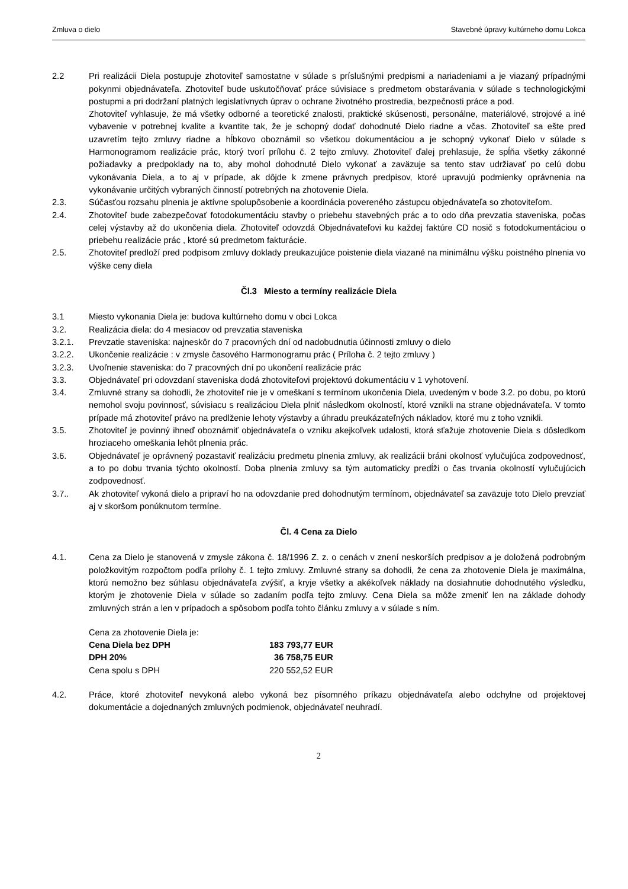Zmluva o dielo Stavebné úpravy kultúrneho domu Lokca
2.2 Pri realizácii Diela postupuje zhotoviteľ samostatne v súlade s príslušnými predpismi a nariadeniami a je viazaný prípadnými pokynmi objednávateľa. Zhotoviteľ bude uskutočňovať práce súvisiace s predmetom obstarávania v súlade s technologickými postupmi a pri dodržaní platných legislatívnych úprav o ochrane životného prostredia, bezpečnosti práce a pod.
Zhotoviteľ vyhlasuje, že má všetky odborné a teoretické znalosti, praktické skúsenosti, personálne, materiálové, strojové a iné vybavenie v potrebnej kvalite a kvantite tak, že je schopný dodať dohodnuté Dielo riadne a včas. Zhotoviteľ sa ešte pred uzavretím tejto zmluvy riadne a hĺbkovo oboznámil so všetkou dokumentáciou a je schopný vykonať Dielo v súlade s Harmonogramom realizácie prác, ktorý tvorí prílohu č. 2 tejto zmluvy. Zhotoviteľ ďalej prehlasuje, že spĺňa všetky zákonné požiadavky a predpoklady na to, aby mohol dohodnuté Dielo vykonať a zaväzuje sa tento stav udržiavať po celú dobu vykonávania Diela, a to aj v prípade, ak dôjde k zmene právnych predpisov, ktoré upravujú podmienky oprávnenia na vykonávanie určitých vybraných činností potrebných na zhotovenie Diela.
2.3. Súčasťou rozsahu plnenia je aktívne spolupôsobenie a koordinácia povereného zástupcu objednávateľa so zhotoviteľom.
2.4. Zhotoviteľ bude zabezpečovať fotodokumentáciu stavby o priebehu stavebných prác a to odo dňa prevzatia staveniska, počas celej výstavby až do ukončenia diela. Zhotoviteľ odovzdá Objednávateľovi ku každej faktúre CD nosič s fotodokumentáciou o priebehu realizácie prác , ktoré sú predmetom fakturácie.
2.5. Zhotoviteľ predloží pred podpisom zmluvy doklady preukazujúce poistenie diela viazané na minimálnu výšku poistného plnenia vo výške ceny diela
Čl.3 Miesto a termíny realizácie Diela
3.1 Miesto vykonania Diela je: budova kultúrneho domu v obci Lokca
3.2. Realizácia diela: do 4 mesiacov od prevzatia staveniska
3.2.1. Prevzatie staveniska: najneskôr do 7 pracovných dní od nadobudnutia účinnosti zmluvy o dielo
3.2.2. Ukončenie realizácie : v zmysle časového Harmonogramu prác ( Príloha č. 2 tejto zmluvy )
3.2.3. Uvoľnenie staveniska: do 7 pracovných dní po ukončení realizácie prác
3.3. Objednávateľ pri odovzdaní staveniska dodá zhotoviteľovi projektovú dokumentáciu v 1 vyhotovení.
3.4. Zmluvné strany sa dohodli, že zhotoviteľ nie je v omeškaní s termínom ukončenia Diela, uvedeným v bode 3.2. po dobu, po ktorú nemohol svoju povinnosť, súvisiacu s realizáciou Diela plniť následkom okolností, ktoré vznikli na strane objednávateľa. V tomto prípade má zhotoviteľ právo na predlženie lehoty výstavby a úhradu preukázateľných nákladov, ktoré mu z toho vznikli.
3.5. Zhotoviteľ je povinný ihneď oboznámiť objednávateľa o vzniku akejkoľvek udalosti, ktorá sťažuje zhotovenie Diela s dôsledkom hroziaceho omeškania lehôt plnenia prác.
3.6. Objednávateľ je oprávnený pozastaviť realizáciu predmetu plnenia zmluvy, ak realizácii bráni okolnosť vylučujúca zodpovednosť, a to po dobu trvania týchto okolností. Doba plnenia zmluvy sa tým automaticky predĺži o čas trvania okolností vylučujúcich zodpovednosť.
3.7.. Ak zhotoviteľ vykoná dielo a pripraví ho na odovzdanie pred dohodnutým termínom, objednávateľ sa zaväzuje toto Dielo prevziať aj v skoršom ponúknutom termíne.
Čl. 4 Cena za Dielo
4.1. Cena za Dielo je stanovená v zmysle zákona č. 18/1996 Z. z. o cenách v znení neskorších predpisov a je doložená podrobným položkovitým rozpočtom podľa prílohy č. 1 tejto zmluvy. Zmluvné strany sa dohodli, že cena za zhotovenie Diela je maximálna, ktorú nemožno bez súhlasu objednávateľa zvýšiť, a kryje všetky a akékoľvek náklady na dosiahnutie dohodnutého výsledku, ktorým je zhotovenie Diela v súlade so zadaním podľa tejto zmluvy. Cena Diela sa môže zmeniť len na základe dohody zmluvných strán a len v prípadoch a spôsobom podľa tohto článku zmluvy a v súlade s ním.
Cena za zhotovenie Diela je:
Cena Diela bez DPH 183 793,77 EUR
DPH 20% 36 758,75 EUR
Cena spolu s DPH 220 552,52 EUR
4.2. Práce, ktoré zhotoviteľ nevykoná alebo vykoná bez písomného príkazu objednávateľa alebo odchylne od projektovej dokumentácie a dojednaných zmluvných podmienok, objednávateľ neuhradí.
2